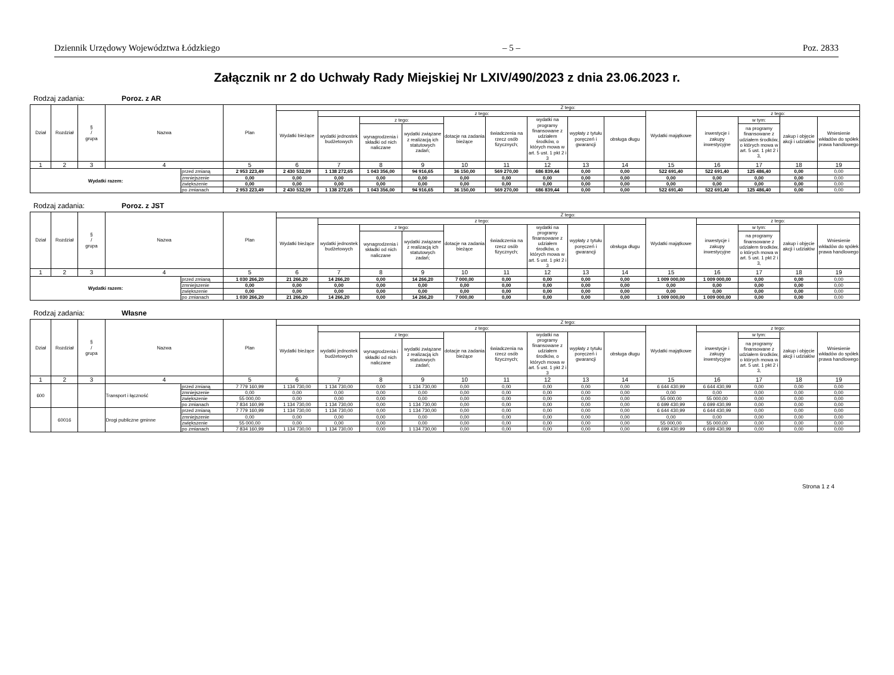Dziennik Urzędowy Województwa Łódzkiego – 5 – Poz. 2833
Załącznik nr 2 do Uchwały Rady Miejskiej Nr LXIV/490/2023 z dnia 23.06.2023 r.
Rodzaj zadania: Poroz. z AR
| Dział | Rozdział | § / grupa | Nazwa | | Plan | Z tego: | | | | | | | | | | | | | |
| --- | --- | --- | --- | --- | --- | --- | --- | --- | --- | --- | --- | --- | --- | --- | --- | --- | --- | --- | --- |
| | | | | | | Wydatki bieżące | z tego: | | | | | | | | Wydatki majątkowe | z tego: | | | |
| | | | | | | | wydatki jednostek budżetowych | z tego: | | dotacje na zadania bieżące | świadczenia na rzecz osób fizycznych; | wydatki na programy finansowane z udziałem środków, o których mowa w art. 5 ust. 1 pkt 2 i 3 | wypłaty z tytułu poręczeń i gwarancji | obsługa długu | | inwestycje i zakupy inwestycyjne | w tym: | zakup i objęcie akcji i udziałów | Wniesienie wkładów do spółek prawa handlowego |
| | | | | | | | | wynagrodzenia i składki od nich naliczane | wydatki związane z realizacją ich statutowych zadań; | | | | | | | | na programy finansowane z udziałem środków, o których mowa w art. 5 ust. 1 pkt 2 i 3, | | |
| 1 | 2 | 3 | 4 | | 5 | 6 | 7 | 8 | 9 | 10 | 11 | 12 | 13 | 14 | 15 | 16 | 17 | 18 | 19 |
| Wydatki razem: | | | | przed zmianą | 2 953 223,49 | 2 430 532,09 | 1 138 272,65 | 1 043 356,00 | 94 916,65 | 36 150,00 | 569 270,00 | 686 839,44 | 0,00 | 0,00 | 522 691,40 | 522 691,40 | 125 486,40 | 0,00 | 0,00 |
| | | | | zmniejszenie | 0,00 | 0,00 | 0,00 | 0,00 | 0,00 | 0,00 | 0,00 | 0,00 | 0,00 | 0,00 | 0,00 | 0,00 | 0,00 | 0,00 | 0,00 |
| | | | | zwiększenie | 0,00 | 0,00 | 0,00 | 0,00 | 0,00 | 0,00 | 0,00 | 0,00 | 0,00 | 0,00 | 0,00 | 0,00 | 0,00 | 0,00 | 0,00 |
| | | | | po zmianach | 2 953 223,49 | 2 430 532,09 | 1 138 272,65 | 1 043 356,00 | 94 916,65 | 36 150,00 | 569 270,00 | 686 839,44 | 0,00 | 0,00 | 522 691,40 | 522 691,40 | 125 486,40 | 0,00 | 0,00 |
Rodzaj zadania: Poroz. z JST
| Dział | Rozdział | § / grupa | Nazwa | | Plan | Z tego: | | | | | | | | | | | | | |
| --- | --- | --- | --- | --- | --- | --- | --- | --- | --- | --- | --- | --- | --- | --- | --- | --- | --- | --- | --- |
| | | | | | | Wydatki bieżące | z tego: | | | | | | | | Wydatki majątkowe | z tego: | | | |
| | | | | | | | wydatki jednostek budżetowych | z tego: | | dotacje na zadania bieżące | świadczenia na rzecz osób fizycznych; | wydatki na programy finansowane z udziałem środków, o których mowa w art. 5 ust. 1 pkt 2 i 3 | wypłaty z tytułu poręczeń i gwarancji | obsługa długu | | inwestycje i zakupy inwestycyjne | w tym: | zakup i objęcie akcji i udziałów | Wniesienie wkładów do spółek prawa handlowego |
| | | | | | | | | wynagrodzenia i składki od nich naliczane | wydatki związane z realizacją ich statutowych zadań; | | | | | | | | na programy finansowane z udziałem środków, o których mowa w art. 5 ust. 1 pkt 2 i 3, | | |
| 1 | 2 | 3 | 4 | | 5 | 6 | 7 | 8 | 9 | 10 | 11 | 12 | 13 | 14 | 15 | 16 | 17 | 18 | 19 |
| Wydatki razem: | | | | przed zmianą | 1 030 266,20 | 21 266,20 | 14 266,20 | 0,00 | 14 266,20 | 7 000,00 | 0,00 | 0,00 | 0,00 | 0,00 | 1 009 000,00 | 1 009 000,00 | 0,00 | 0,00 | 0,00 |
| | | | | zmniejszenie | 0,00 | 0,00 | 0,00 | 0,00 | 0,00 | 0,00 | 0,00 | 0,00 | 0,00 | 0,00 | 0,00 | 0,00 | 0,00 | 0,00 | 0,00 |
| | | | | zwiększenie | 0,00 | 0,00 | 0,00 | 0,00 | 0,00 | 0,00 | 0,00 | 0,00 | 0,00 | 0,00 | 0,00 | 0,00 | 0,00 | 0,00 | 0,00 |
| | | | | po zmianach | 1 030 266,20 | 21 266,20 | 14 266,20 | 0,00 | 14 266,20 | 7 000,00 | 0,00 | 0,00 | 0,00 | 0,00 | 1 009 000,00 | 1 009 000,00 | 0,00 | 0,00 | 0,00 |
Rodzaj zadania: Własne
| Dział | Rozdział | § / grupa | Nazwa | | Plan | Z tego: | | | | | | | | | | | | | |
| --- | --- | --- | --- | --- | --- | --- | --- | --- | --- | --- | --- | --- | --- | --- | --- | --- | --- | --- | --- |
| | | | | | | Wydatki bieżące | z tego: | | | | | | | | Wydatki majątkowe | z tego: | | | |
| | | | | | | | wydatki jednostek budżetowych | z tego: | | dotacje na zadania bieżące | świadczenia na rzecz osób fizycznych; | wydatki na programy finansowane z udziałem środków, o których mowa w art. 5 ust. 1 pkt 2 i 3 | wypłaty z tytułu poręczeń i gwarancji | obsługa długu | | inwestycje i zakupy inwestycyjne | w tym: | zakup i objęcie akcji i udziałów | Wniesienie wkładów do spółek prawa handlowego |
| | | | | | | | | wynagrodzenia i składki od nich naliczane | wydatki związane z realizacją ich statutowych zadań; | | | | | | | | na programy finansowane z udziałem środków, o których mowa w art. 5 ust. 1 pkt 2 i 3, | | |
| 1 | 2 | 3 | 4 | | 5 | 6 | 7 | 8 | 9 | 10 | 11 | 12 | 13 | 14 | 15 | 16 | 17 | 18 | 19 |
| 600 | | | Transport i łączność | przed zmianą | 7 779 160,99 | 1 134 730,00 | 1 134 730,00 | 0,00 | 1 134 730,00 | 0,00 | 0,00 | 0,00 | 0,00 | 0,00 | 6 644 430,99 | 6 644 430,99 | 0,00 | 0,00 | 0,00 |
| | | | | zmniejszenie | 0,00 | 0,00 | 0,00 | 0,00 | 0,00 | 0,00 | 0,00 | 0,00 | 0,00 | 0,00 | 0,00 | 0,00 | 0,00 | 0,00 | 0,00 |
| | | | | zwiększenie | 55 000,00 | 0,00 | 0,00 | 0,00 | 0,00 | 0,00 | 0,00 | 0,00 | 0,00 | 0,00 | 55 000,00 | 55 000,00 | 0,00 | 0,00 | 0,00 |
| | | | | po zmianach | 7 834 160,99 | 1 134 730,00 | 1 134 730,00 | 0,00 | 1 134 730,00 | 0,00 | 0,00 | 0,00 | 0,00 | 0,00 | 6 699 430,99 | 6 699 430,99 | 0,00 | 0,00 | 0,00 |
| | 60016 | | Drogi publiczne gminne | przed zmianą | 7 779 160,99 | 1 134 730,00 | 1 134 730,00 | 0,00 | 1 134 730,00 | 0,00 | 0,00 | 0,00 | 0,00 | 0,00 | 6 644 430,99 | 6 644 430,99 | 0,00 | 0,00 | 0,00 |
| | | | | zmniejszenie | 0,00 | 0,00 | 0,00 | 0,00 | 0,00 | 0,00 | 0,00 | 0,00 | 0,00 | 0,00 | 0,00 | 0,00 | 0,00 | 0,00 | 0,00 |
| | | | | zwiększenie | 55 000,00 | 0,00 | 0,00 | 0,00 | 0,00 | 0,00 | 0,00 | 0,00 | 0,00 | 0,00 | 55 000,00 | 55 000,00 | 0,00 | 0,00 | 0,00 |
| | | | | po zmianach | 7 834 160,99 | 1 134 730,00 | 1 134 730,00 | 0,00 | 1 134 730,00 | 0,00 | 0,00 | 0,00 | 0,00 | 0,00 | 6 699 430,99 | 6 699 430,99 | 0,00 | 0,00 | 0,00 |
Strona 1 z 4